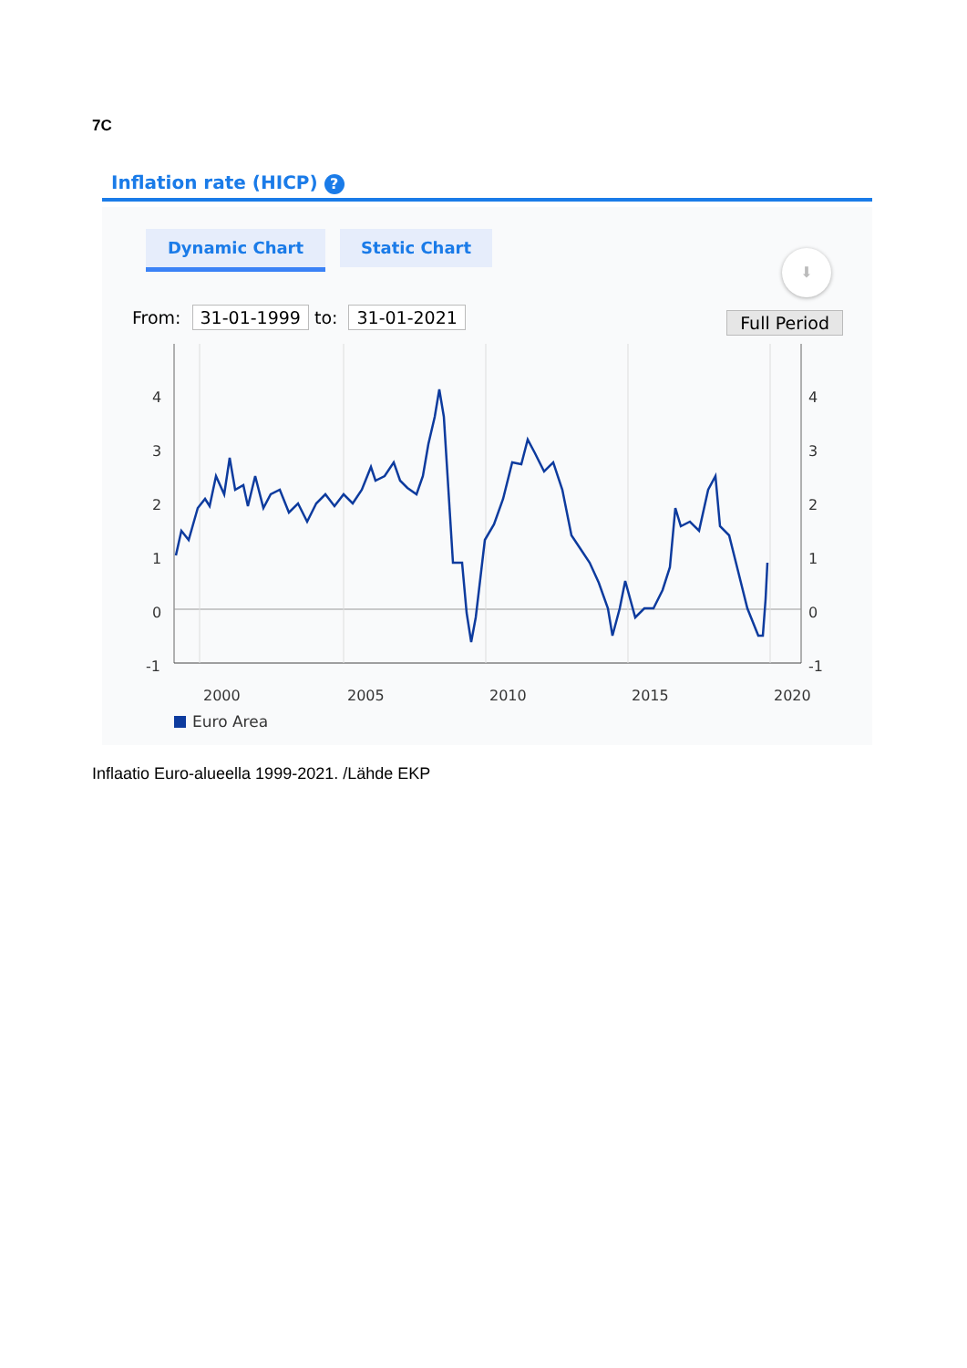7C
Inflation rate (HICP) ?
Dynamic Chart Static Chart
⬇
From: 31-01-1999 to: 31-01-2021
Full Period
4
3
2
1
0
-1
4
3
2
1
0
-1
2000
2005
2010
2015
2020
Euro Area
Inflaatio Euro-alueella 1999-2021. /Lähde EKP